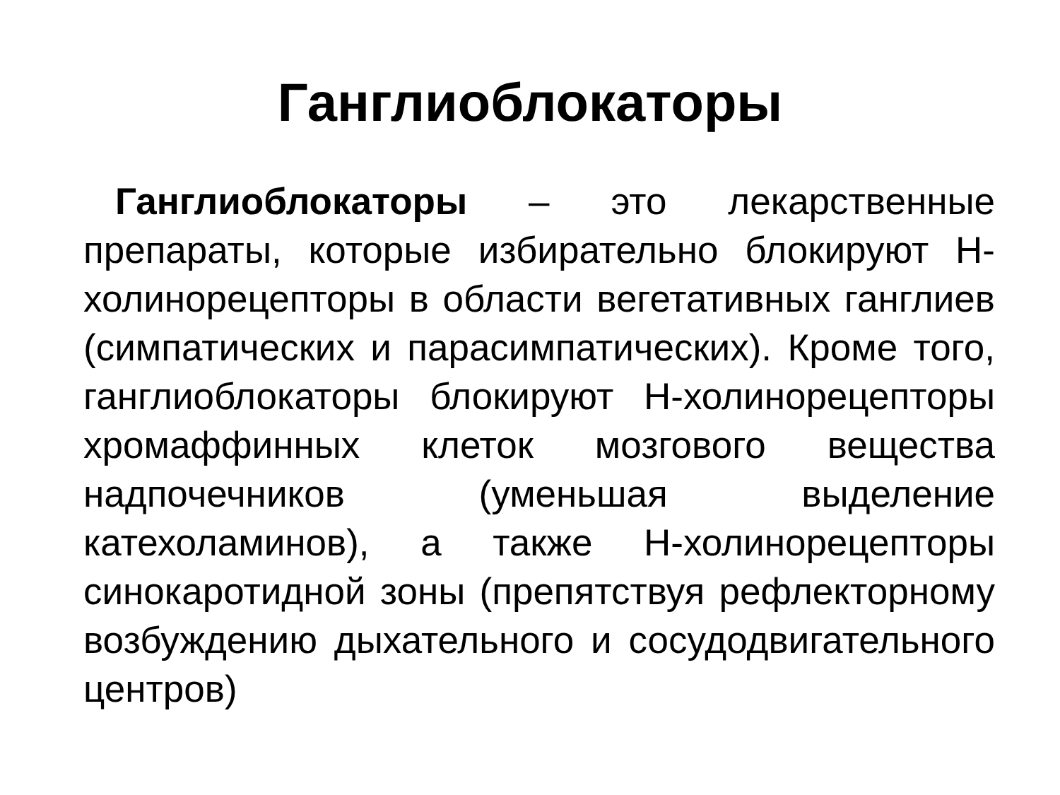Ганглиоблокаторы
Ганглиоблокаторы – это лекарственные препараты, которые избирательно блокируют Н-холинорецепторы в области вегетативных ганглиев (симпатических и парасимпатических). Кроме того, ганглиоблокаторы блокируют Н-холинорецепторы хромаффинных клеток мозгового вещества надпочечников (уменьшая выделение катехоламинов), а также Н-холинорецепторы синокаротидной зоны (препятствуя рефлекторному возбуждению дыхательного и сосудодвигательного центров)